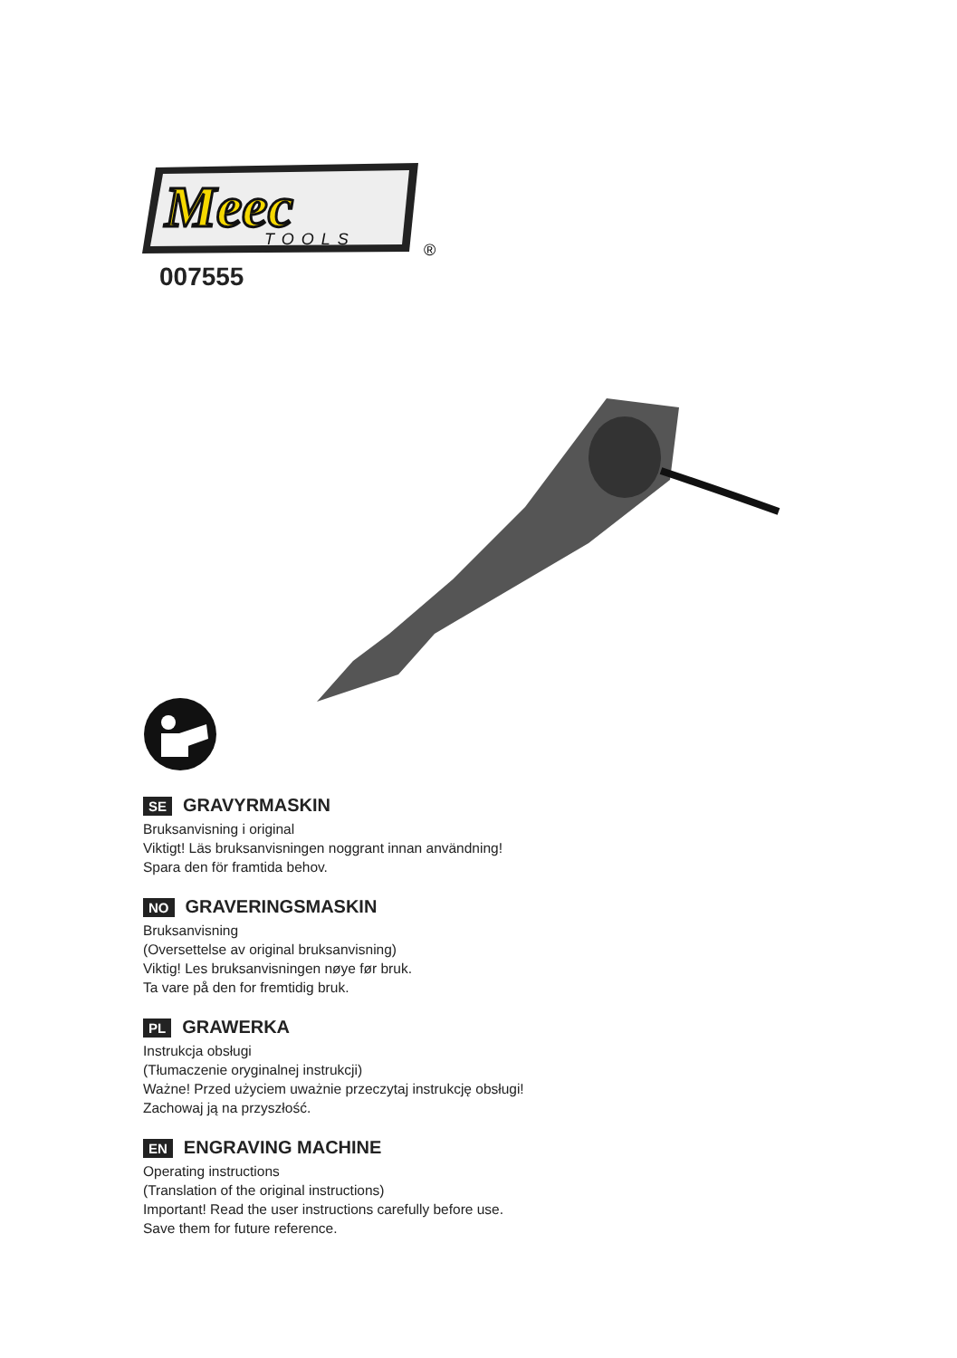Meec
TOOLS
®
007555
SE GRAVYRMASKIN
Bruksanvisning i original
Viktigt! Läs bruksanvisningen noggrant innan användning!
Spara den för framtida behov.
NO GRAVERINGSMASKIN
Bruksanvisning
(Oversettelse av original bruksanvisning)
Viktig! Les bruksanvisningen nøye før bruk.
Ta vare på den for fremtidig bruk.
PL GRAWERKA
Instrukcja obsługi
(Tłumaczenie oryginalnej instrukcji)
Ważne! Przed użyciem uważnie przeczytaj instrukcję obsługi!
Zachowaj ją na przyszłość.
EN ENGRAVING MACHINE
Operating instructions
(Translation of the original instructions)
Important! Read the user instructions carefully before use.
Save them for future reference.